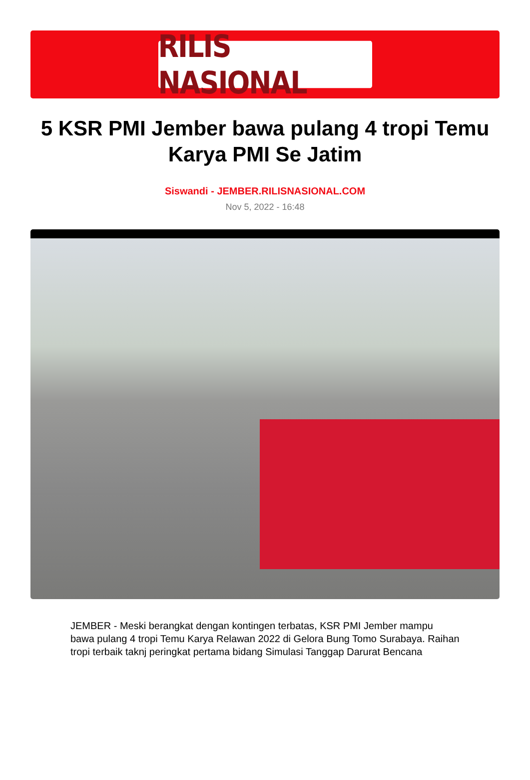RILIS NASIONAL
5 KSR PMI Jember bawa pulang 4 tropi Temu Karya PMI Se Jatim
Siswandi - JEMBER.RILISNASIONAL.COM
Nov 5, 2022 - 16:48
JEMBER - Meski berangkat dengan kontingen terbatas, KSR PMI Jember mampu bawa pulang 4 tropi Temu Karya Relawan 2022 di Gelora Bung Tomo Surabaya. Raihan tropi terbaik taknj peringkat pertama bidang Simulasi Tanggap Darurat Bencana